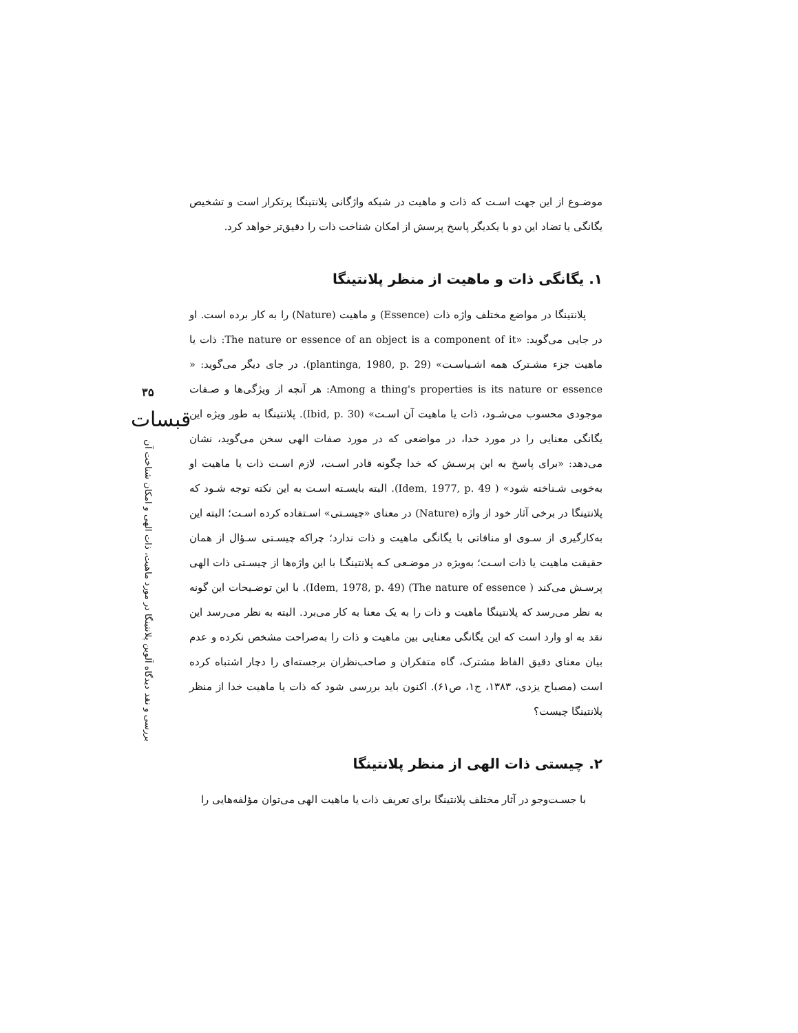موضـوع از این جهت اسـت که ذات و ماهیت در شبکه واژگانی پلانتینگا پرتکرار است و تشخیص یگانگی یا تضاد این دو با یکدیگر پاسخ پرسش از امکان شناخت ذات را دقیق‌تر خواهد کرد.
۱. یگانگی ذات و ماهیت از منظر پلانتینگا
پلانتینگا در مواضع مختلف واژه ذات (Essence) و ماهیت (Nature) را به کار برده است. او در جایی می‌گوید: «The nature or essence of an object is a component of it: ذات یا ماهیت جزء مشـترک همه اشـیاسـت» (plantinga, 1980, p. 29). در جای دیگر می‌گوید: « Among a thing's properties is its nature or essence: هر آنچه از ویژگی‌ها و صـفات موجودی محسوب می‌شـود، ذات یا ماهیت آن اسـت» (Ibid, p. 30). پلانتینگا به طور ویژه این یگانگی معنایی را در مورد خدا، در مواضعی که در مورد صفات الهی سخن می‌گوید، نشان می‌دهد: «برای پاسخ به این پرسـش که خدا چگونه قادر اسـت، لازم اسـت ذات یا ماهیت او به‌خوبی شـناخته شود» ( Idem, 1977, p. 49). البته بایسـته اسـت به این نکته توجه شـود که پلانتینگا در برخی آثار خود از واژه (Nature) در معنای «چیسـتی» اسـتفاده کرده اسـت؛ البته این به‌کارگیری از سـوی او منافاتی با یگانگی ماهیت و ذات ندارد؛ چراکه چیسـتی سـؤال از همان حقیقت ماهیت یا ذات اسـت؛ به‌ویژه در موضـعی کـه پلانتینگـا با این واژه‌ها از چیسـتی ذات الهی پرسـش می‌کند ( The nature of essence) (Idem, 1978, p. 49). با این توضـیحات این گونه به نظر می‌رسد که پلانتینگا ماهیت و ذات را به یک معنا به کار می‌برد. البته به نظر می‌رسد این نقد به او وارد است که این یگانگی معنایی بین ماهیت و ذات را به‌صراحت مشخص نکرده و عدم بیان معنای دقیق الفاظ مشترک، گاه متفکران و صاحب‌نظران برجسته‌ای را دچار اشتباه کرده است (مصباح یزدی، ۱۳۸۳، ج۱، ص۶۱). اکنون باید بررسی شود که ذات یا ماهیت خدا از منظر پلانتینگا چیست؟
۲. چیستی ذات الهی از منظر پلانتینگا
با جسـت‌وجو در آثار مختلف پلانتینگا برای تعریف ذات یا ماهیت الهی می‌توان مؤلفه‌هایی را
۳۵
قبسات
بررسی و نقد دیدگاه آلوین پلانتینگا در مورد ماهیت، ذات الهی و امکان شناخت آن